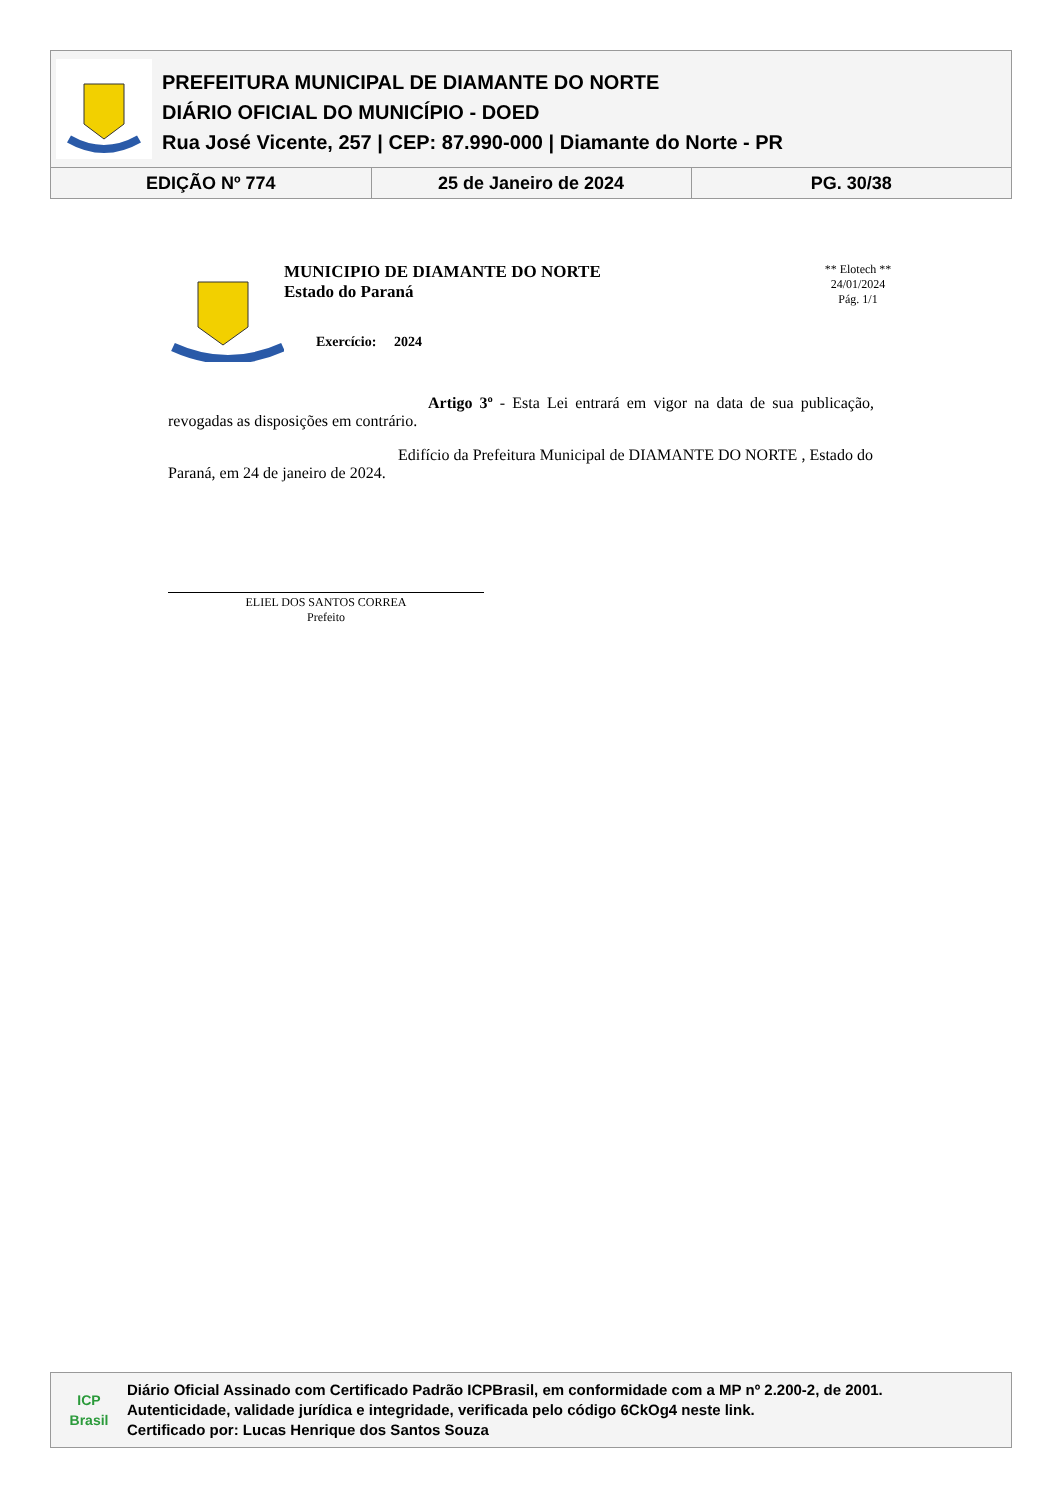PREFEITURA MUNICIPAL DE DIAMANTE DO NORTE
DIÁRIO OFICIAL DO MUNICÍPIO - DOED
Rua José Vicente, 257 | CEP: 87.990-000 | Diamante do Norte - PR
| EDIÇÃO Nº 774 | 25 de Janeiro de 2024 | PG. 30/38 |
MUNICIPIO DE DIAMANTE DO NORTE
Estado do Paraná
Exercício: 2024
** Elotech **
24/01/2024
Pág. 1/1
Artigo 3º - Esta Lei entrará em vigor na data de sua publicação, revogadas as disposições em contrário.
Edifício da Prefeitura Municipal de DIAMANTE DO NORTE , Estado do Paraná, em 24 de janeiro de 2024.
ELIEL DOS SANTOS CORREA
Prefeito
ICP Brasil
Diário Oficial Assinado com Certificado Padrão ICPBrasil, em conformidade com a MP nº 2.200-2, de 2001.
Autenticidade, validade jurídica e integridade, verificada pelo código 6CkOg4 neste link.
Certificado por: Lucas Henrique dos Santos Souza